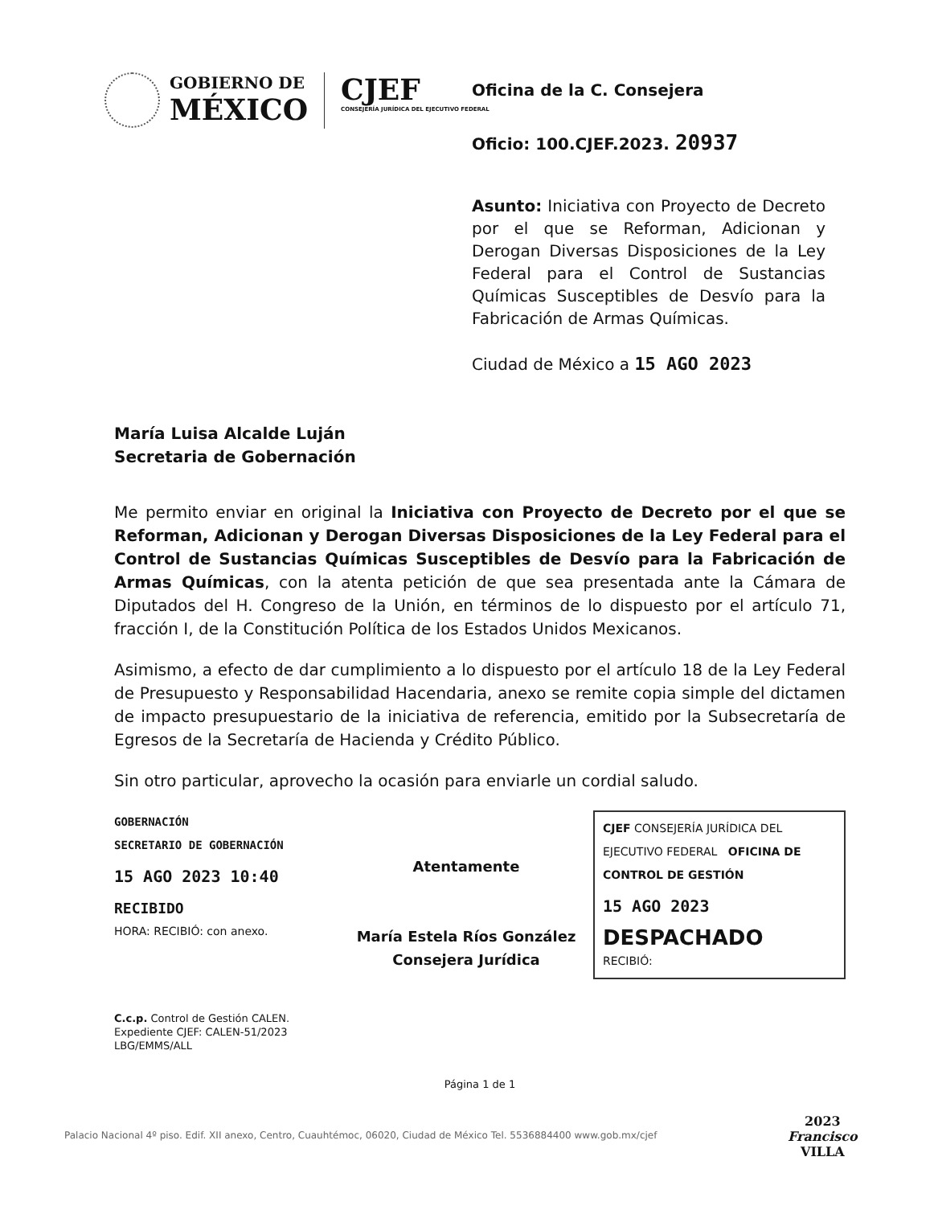GOBIERNO DE
MÉXICO
CJEF
CONSEJERÍA JURÍDICA DEL EJECUTIVO FEDERAL
Oficina de la C. Consejera
Oficio: 100.CJEF.2023. 20937
Asunto: Iniciativa con Proyecto de Decreto por el que se Reforman, Adicionan y Derogan Diversas Disposiciones de la Ley Federal para el Control de Sustancias Químicas Susceptibles de Desvío para la Fabricación de Armas Químicas.
Ciudad de México a 15 AGO 2023
María Luisa Alcalde Luján
Secretaria de Gobernación
Me permito enviar en original la Iniciativa con Proyecto de Decreto por el que se Reforman, Adicionan y Derogan Diversas Disposiciones de la Ley Federal para el Control de Sustancias Químicas Susceptibles de Desvío para la Fabricación de Armas Químicas, con la atenta petición de que sea presentada ante la Cámara de Diputados del H. Congreso de la Unión, en términos de lo dispuesto por el artículo 71, fracción I, de la Constitución Política de los Estados Unidos Mexicanos.
Asimismo, a efecto de dar cumplimiento a lo dispuesto por el artículo 18 de la Ley Federal de Presupuesto y Responsabilidad Hacendaria, anexo se remite copia simple del dictamen de impacto presupuestario de la iniciativa de referencia, emitido por la Subsecretaría de Egresos de la Secretaría de Hacienda y Crédito Público.
Sin otro particular, aprovecho la ocasión para enviarle un cordial saludo.
GOBERNACIÓN
SECRETARIO DE GOBERNACIÓN
15 AGO 2023 10:40
RECIBIDO
HORA: RECIBIÓ: con anexo.
Atentamente
María Estela Ríos González
Consejera Jurídica
CJEF CONSEJERÍA JURÍDICA DEL EJECUTIVO FEDERAL OFICINA DE CONTROL DE GESTIÓN
15 AGO 2023
DESPACHADO
RECIBIÓ:
C.c.p. Control de Gestión CALEN.
Expediente CJEF: CALEN-51/2023
LBG/EMMS/ALL
Página 1 de 1
Palacio Nacional 4º piso. Edif. XII anexo, Centro, Cuauhtémoc, 06020, Ciudad de México Tel. 5536884400 www.gob.mx/cjef
2023
Francisco
VILLA